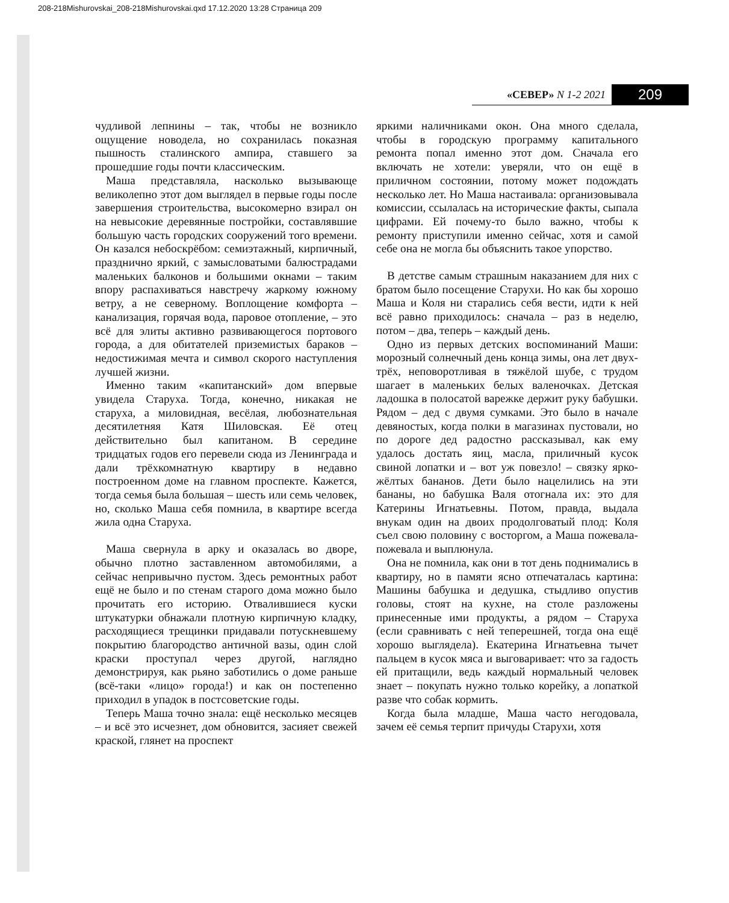208-218Mishurovskai_208-218Mishurovskai.qxd 17.12.2020 13:28 Страница 209
«СЕВЕР» N 1-2 2021 209
чудливой лепнины – так, чтобы не возникло ощущение новодела, но сохранилась показная пышность сталинского ампира, ставшего за прошедшие годы почти классическим.
Маша представляла, насколько вызывающе великолепно этот дом выглядел в первые годы после завершения строительства, высокомерно взирал он на невысокие деревянные постройки, составлявшие большую часть городских сооружений того времени. Он казался небоскрёбом: семиэтажный, кирпичный, празднично яркий, с замысловатыми балюстрадами маленьких балконов и большими окнами – таким впору распахиваться навстречу жаркому южному ветру, а не северному. Воплощение комфорта – канализация, горячая вода, паровое отопление, – это всё для элиты активно развивающегося портового города, а для обитателей приземистых бараков – недостижимая мечта и символ скорого наступления лучшей жизни.
Именно таким «капитанский» дом впервые увидела Старуха. Тогда, конечно, никакая не старуха, а миловидная, весёлая, любознательная десятилетняя Катя Шиловская. Её отец действительно был капитаном. В середине тридцатых годов его перевели сюда из Ленинграда и дали трёхкомнатную квартиру в недавно построенном доме на главном проспекте. Кажется, тогда семья была большая – шесть или семь человек, но, сколько Маша себя помнила, в квартире всегда жила одна Старуха.
Маша свернула в арку и оказалась во дворе, обычно плотно заставленном автомобилями, а сейчас непривычно пустом. Здесь ремонтных работ ещё не было и по стенам старого дома можно было прочитать его историю. Отвалившиеся куски штукатурки обнажали плотную кирпичную кладку, расходящиеся трещинки придавали потускневшему покрытию благородство античной вазы, один слой краски проступал через другой, наглядно демонстрируя, как рьяно заботились о доме раньше (всё-таки «лицо» города!) и как он постепенно приходил в упадок в постсоветские годы.
Теперь Маша точно знала: ещё несколько месяцев – и всё это исчезнет, дом обновится, засияет свежей краской, глянет на проспект
яркими наличниками окон. Она много сделала, чтобы в городскую программу капитального ремонта попал именно этот дом. Сначала его включать не хотели: уверяли, что он ещё в приличном состоянии, потому может подождать несколько лет. Но Маша настаивала: организовывала комиссии, ссылалась на исторические факты, сыпала цифрами. Ей почему-то было важно, чтобы к ремонту приступили именно сейчас, хотя и самой себе она не могла бы объяснить такое упорство.
В детстве самым страшным наказанием для них с братом было посещение Старухи. Но как бы хорошо Маша и Коля ни старались себя вести, идти к ней всё равно приходилось: сначала – раз в неделю, потом – два, теперь – каждый день.
Одно из первых детских воспоминаний Маши: морозный солнечный день конца зимы, она лет двух-трёх, неповоротливая в тяжёлой шубе, с трудом шагает в маленьких белых валеночках. Детская ладошка в полосатой варежке держит руку бабушки. Рядом – дед с двумя сумками. Это было в начале девяностых, когда полки в магазинах пустовали, но по дороге дед радостно рассказывал, как ему удалось достать яиц, масла, приличный кусок свиной лопатки и – вот уж повезло! – связку ярко-жёлтых бананов. Дети было нацелились на эти бананы, но бабушка Валя отогнала их: это для Катерины Игнатьевны. Потом, правда, выдала внукам один на двоих продолговатый плод: Коля съел свою половину с восторгом, а Маша пожевала-пожевала и выплюнула.
Она не помнила, как они в тот день поднимались в квартиру, но в памяти ясно отпечаталась картина: Машины бабушка и дедушка, стыдливо опустив головы, стоят на кухне, на столе разложены принесенные ими продукты, а рядом – Старуха (если сравнивать с ней теперешней, тогда она ещё хорошо выглядела). Екатерина Игнатьевна тычет пальцем в кусок мяса и выговаривает: что за гадость ей притащили, ведь каждый нормальный человек знает – покупать нужно только корейку, а лопаткой разве что собак кормить.
Когда была младше, Маша часто негодовала, зачем её семья терпит причуды Старухи, хотя